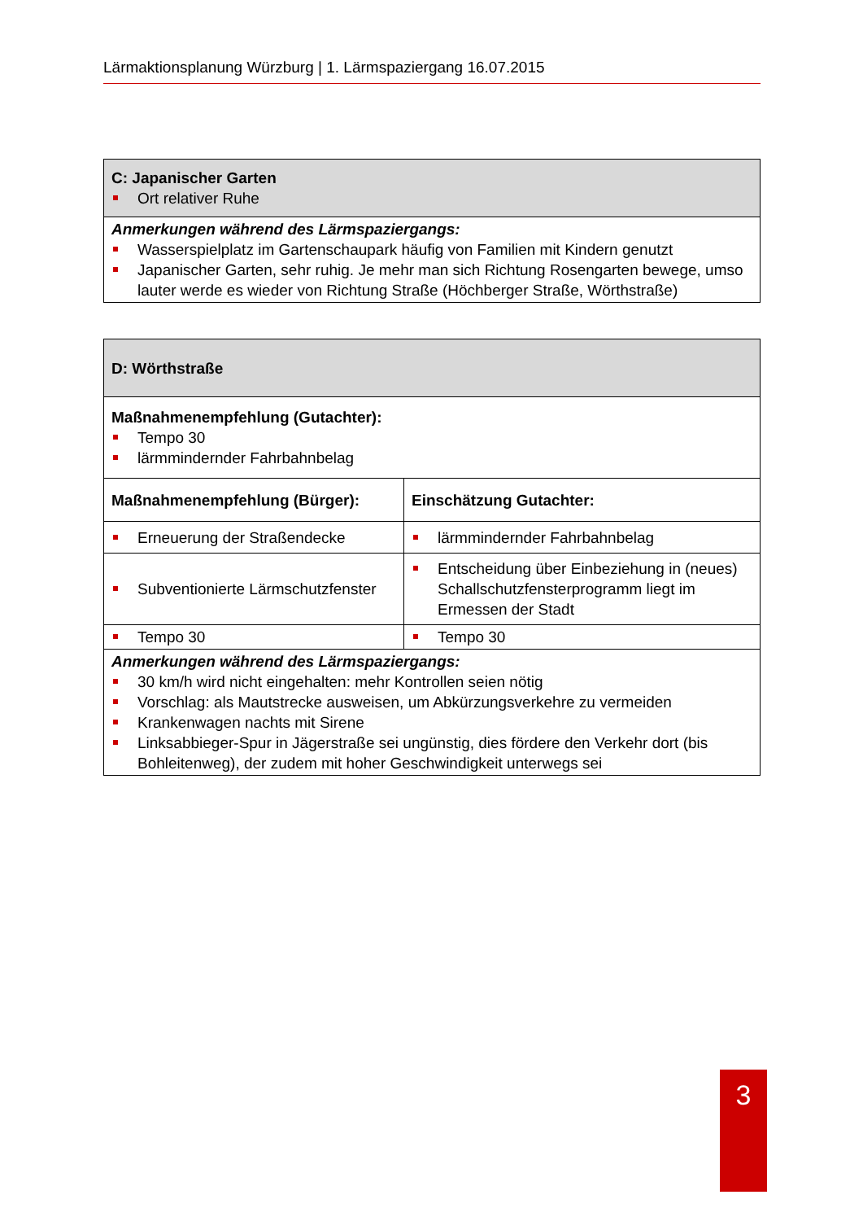Lärmaktionsplanung Würzburg | 1. Lärmspaziergang 16.07.2015
| C: Japanischer Garten Ort relativer Ruhe |
| Anmerkungen während des Lärmspaziergangs: Wasserspielplatz im Gartenschaupark häufig von Familien mit Kindern genutzt Japanischer Garten, sehr ruhig. Je mehr man sich Richtung Rosengarten bewege, umso lauter werde es wieder von Richtung Straße (Höchberger Straße, Wörthstraße) |
| D: Wörthstraße | |
| Maßnahmenempfehlung (Gutachter): Tempo 30 lärmmindernder Fahrbahnbelag | |
| Maßnahmenempfehlung (Bürger): | Einschätzung Gutachter: |
| Erneuerung der Straßendecke | lärmmindernder Fahrbahnbelag |
| Subventionierte Lärmschutzfenster | Entscheidung über Einbeziehung in (neues) Schallschutzfensterprogramm liegt im Ermessen der Stadt |
| Tempo 30 | Tempo 30 |
| Anmerkungen während des Lärmspaziergangs: 30 km/h wird nicht eingehalten: mehr Kontrollen seien nötig Vorschlag: als Mautstrecke ausweisen, um Abkürzungsverkehre zu vermeiden Krankenwagen nachts mit Sirene Linksabbieger-Spur in Jägerstraße sei ungünstig, dies fördere den Verkehr dort (bis Bohleitenweg), der zudem mit hoher Geschwindigkeit unterwegs sei | |
3